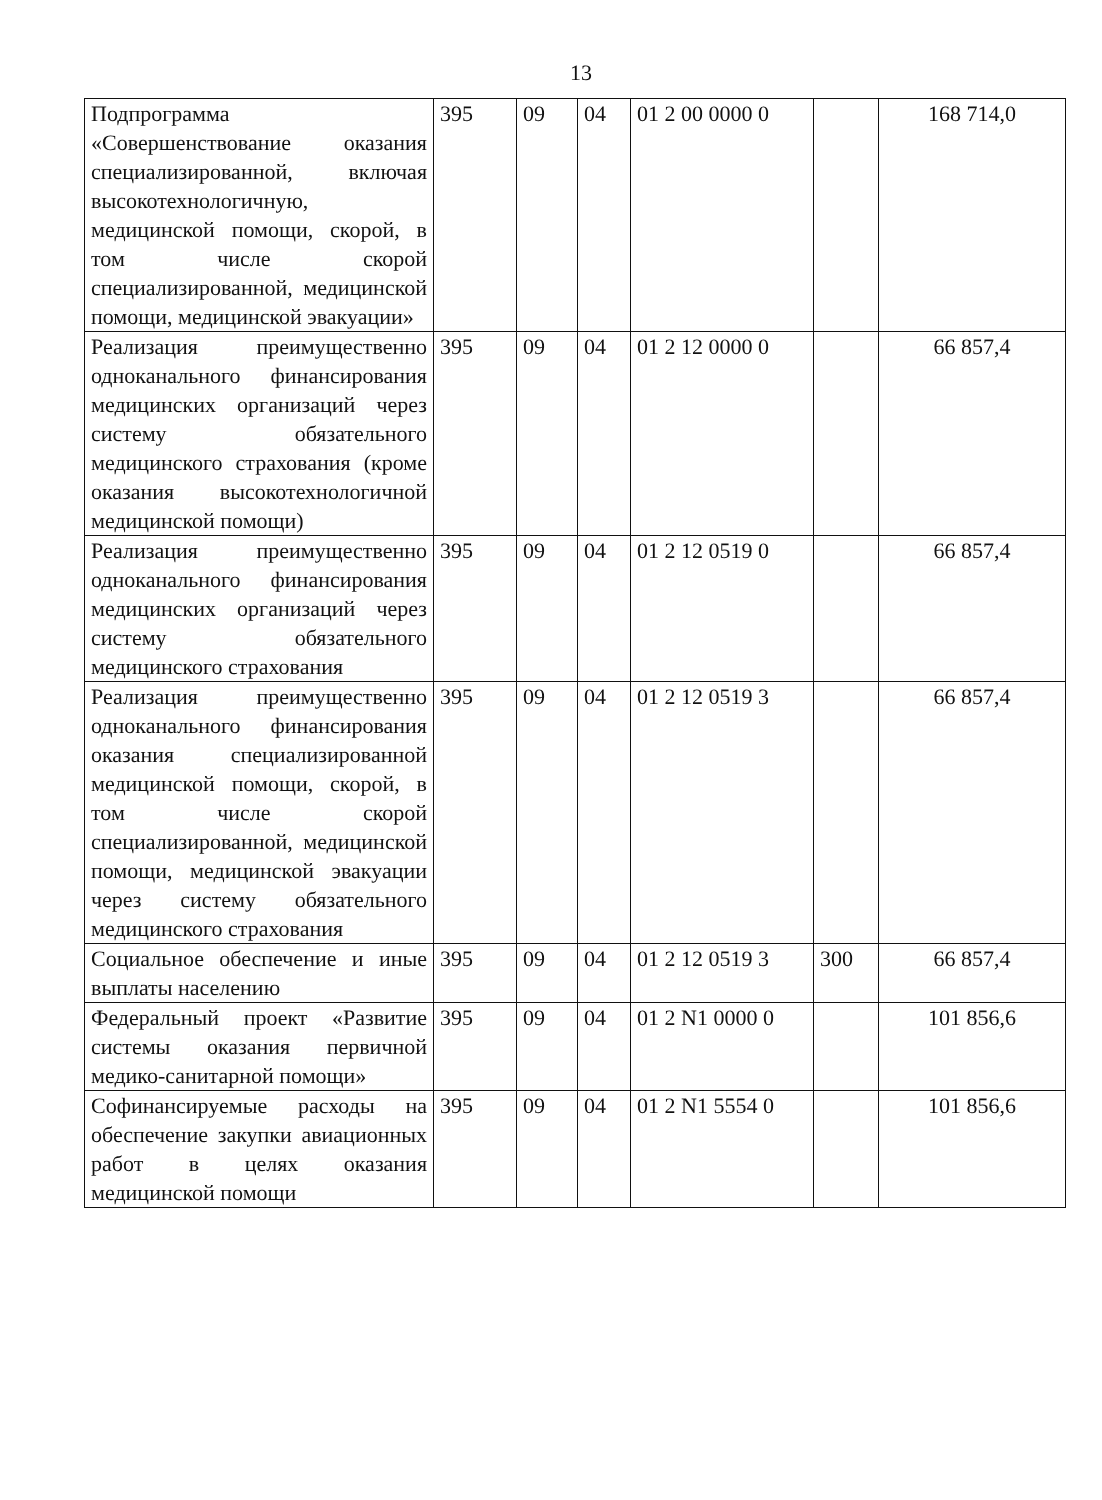13
| Подпрограмма «Совершенствование оказания специализированной, включая высокотехнологичную, медицинской помощи, скорой, в том числе скорой специализированной, медицинской помощи, медицинской эвакуации» | 395 | 09 | 04 | 01 2 00 0000 0 | | 168 714,0 |
| Реализация преимущественно одноканального финансирования медицинских организаций через систему обязательного медицинского страхования (кроме оказания высокотехнологичной медицинской помощи) | 395 | 09 | 04 | 01 2 12 0000 0 | | 66 857,4 |
| Реализация преимущественно одноканального финансирования медицинских организаций через систему обязательного медицинского страхования | 395 | 09 | 04 | 01 2 12 0519 0 | | 66 857,4 |
| Реализация преимущественно одноканального финансирования оказания специализированной медицинской помощи, скорой, в том числе скорой специализированной, медицинской помощи, медицинской эвакуации через систему обязательного медицинского страхования | 395 | 09 | 04 | 01 2 12 0519 3 | | 66 857,4 |
| Социальное обеспечение и иные выплаты населению | 395 | 09 | 04 | 01 2 12 0519 3 | 300 | 66 857,4 |
| Федеральный проект «Развитие системы оказания первичной медико-санитарной помощи» | 395 | 09 | 04 | 01 2 N1 0000 0 | | 101 856,6 |
| Софинансируемые расходы на обеспечение закупки авиационных работ в целях оказания медицинской помощи | 395 | 09 | 04 | 01 2 N1 5554 0 | | 101 856,6 |